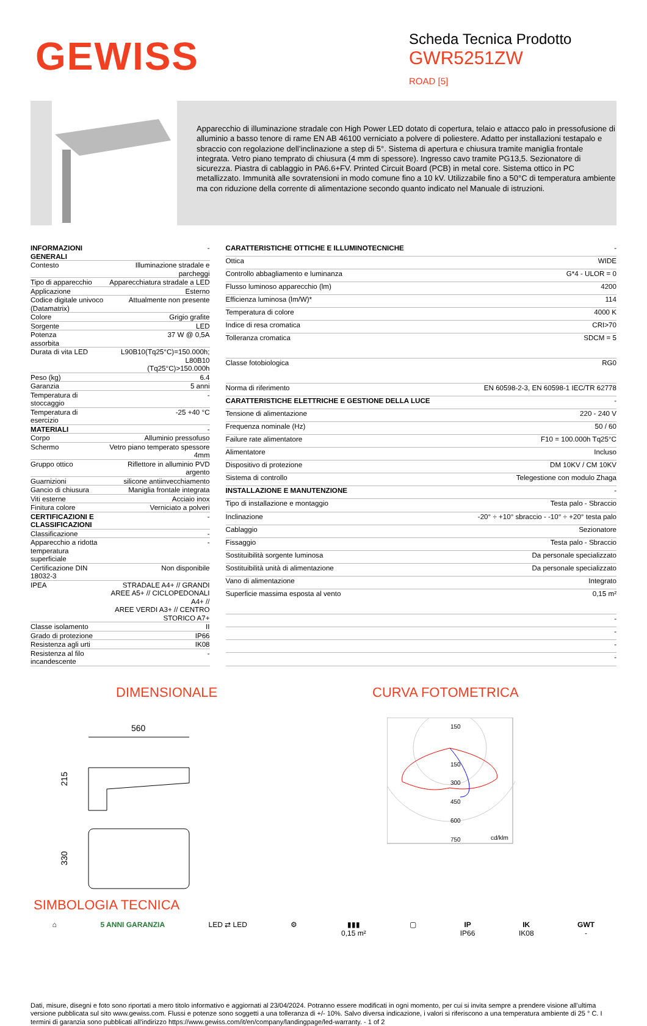GEWISS
Scheda Tecnica Prodotto
GWR5251ZW
ROAD [5]
Apparecchio di illuminazione stradale con High Power LED dotato di copertura, telaio e attacco palo in pressofusione di alluminio a basso tenore di rame EN AB 46100 verniciato a polvere di poliestere. Adatto per installazioni testapalo e sbraccio con regolazione dell’inclinazione a step di 5°. Sistema di apertura e chiusura tramite maniglia frontale integrata. Vetro piano temprato di chiusura (4 mm di spessore). Ingresso cavo tramite PG13,5. Sezionatore di sicurezza. Piastra di cablaggio in PA6.6+FV. Printed Circuit Board (PCB) in metal core. Sistema ottico in PC metallizzato. Immunità alle sovratensioni in modo comune fino a 10 kV. Utilizzabile fino a 50°C di temperatura ambiente ma con riduzione della corrente di alimentazione secondo quanto indicato nel Manuale di istruzioni.
| INFORMAZIONI GENERALI | - |
| Contesto | Illuminazione stradale e parcheggi |
| Tipo di apparecchio | Apparecchiatura stradale a LED |
| Applicazione | Esterno |
| Codice digitale univoco (Datamatrix) | Attualmente non presente |
| Colore | Grigio grafite |
| Sorgente | LED |
| Potenza assorbita | 37 W @ 0,5A |
| Durata di vita LED | L90B10(Tq25°C)=150.000h; L80B10 (Tq25°C)>150.000h |
| Peso (kg) | 6.4 |
| Garanzia | 5 anni |
| Temperatura di stoccaggio | - |
| Temperatura di esercizio | -25 +40 °C |
| MATERIALI | - |
| Corpo | Alluminio pressofuso |
| Schermo | Vetro piano temperato spessore 4mm |
| Gruppo ottico | Riflettore in alluminio PVD argento |
| Guarnizioni | silicone antiinvecchiamento |
| Gancio di chiusura | Maniglia frontale integrata |
| Viti esterne | Acciaio inox |
| Finitura colore | Verniciato a polveri |
| CERTIFICAZIONI E CLASSIFICAZIONI | - |
| Classificazione | - |
| Apparecchio a ridotta temperatura superficiale | - |
| Certificazione DIN 18032-3 | Non disponibile |
| IPEA | STRADALE A4+ // GRANDI AREE A5+ // CICLOPEDONALI A4+ // AREE VERDI A3+ // CENTRO STORICO A7+ |
| Classe isolamento | II |
| Grado di protezione | IP66 |
| Resistenza agli urti | IK08 |
| Resistenza al filo incandescente | - |
| CARATTERISTICHE OTTICHE E ILLUMINOTECNICHE | - |
| Ottica | WIDE |
| Controllo abbagliamento e luminanza | G*4 - ULOR = 0 |
| Flusso luminoso apparecchio (lm) | 4200 |
| Efficienza luminosa (lm/W)* | 114 |
| Temperatura di colore | 4000 K |
| Indice di resa cromatica | CRI>70 |
| Tolleranza cromatica | SDCM = 5 |
| Classe fotobiologica | RG0 |
| Norma di riferimento | EN 60598-2-3, EN 60598-1 IEC/TR 62778 |
| CARATTERISTICHE ELETTRICHE E GESTIONE DELLA LUCE | - |
| Tensione di alimentazione | 220 - 240 V |
| Frequenza nominale (Hz) | 50 / 60 |
| Failure rate alimentatore | F10 = 100.000h Tq25°C |
| Alimentatore | Incluso |
| Dispositivo di protezione | DM 10KV / CM 10KV |
| Sistema di controllo | Telegestione con modulo Zhaga |
| INSTALLAZIONE E MANUTENZIONE | - |
| Tipo di installazione e montaggio | Testa palo - Sbraccio |
| Inclinazione | -20° ÷ +10° sbraccio - -10° ÷ +20° testa palo |
| Cablaggio | Sezionatore |
| Fissaggio | Testa palo - Sbraccio |
| Sostituibilità sorgente luminosa | Da personale specializzato |
| Sostituibilità unità di alimentazione | Da personale specializzato |
| Vano di alimentazione | Integrato |
| Superficie massima esposta al vento | 0,15 m² |
| | - |
| | - |
| | - |
| | - |
DIMENSIONALE
560
215
330
CURVA FOTOMETRICA
150
150
300
450
600
750
cd/klm
SIMBOLOGIA TECNICA
⌂ 5 ANNI GARANZIA LED ⇄ LED ⚙ ▮▮▮
0,15 m²
▢ IP
IP66
IK
IK08
GWT
-
Dati, misure, disegni e foto sono riportati a mero titolo informativo e aggiornati al 23/04/2024. Potranno essere modificati in ogni momento, per cui si invita sempre a prendere visione all’ultima versione pubblicata sul sito www.gewiss.com. Flussi e potenze sono soggetti a una tolleranza di +/- 10%. Salvo diversa indicazione, i valori si riferiscono a una temperatura ambiente di 25 ° C. I termini di garanzia sono pubblicati all'indirizzo https://www.gewiss.com/it/en/company/landingpage/led-warranty. - 1 of 2